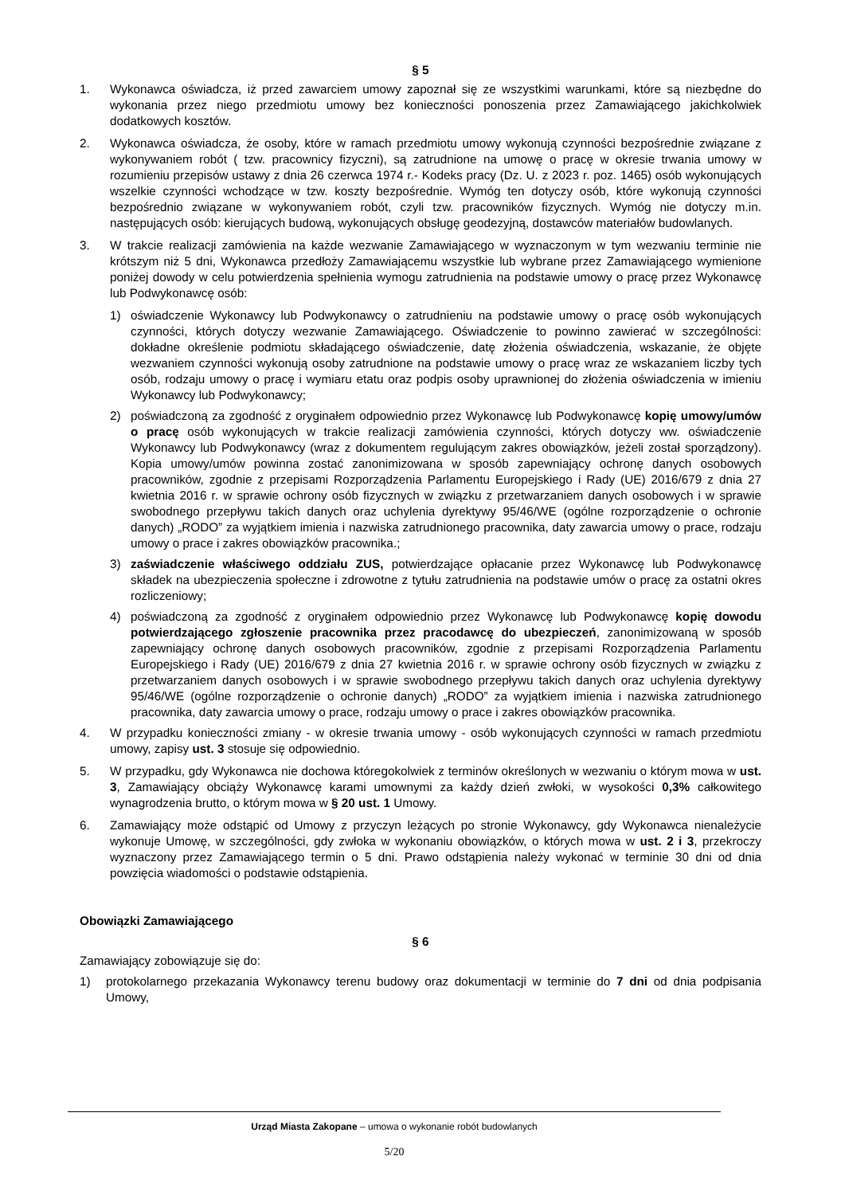§ 5
1. Wykonawca oświadcza, iż przed zawarciem umowy zapoznał się ze wszystkimi warunkami, które są niezbędne do wykonania przez niego przedmiotu umowy bez konieczności ponoszenia przez Zamawiającego jakichkolwiek dodatkowych kosztów.
2. Wykonawca oświadcza, że osoby, które w ramach przedmiotu umowy wykonują czynności bezpośrednie związane z wykonywaniem robót ( tzw. pracownicy fizyczni), są zatrudnione na umowę o pracę w okresie trwania umowy w rozumieniu przepisów ustawy z dnia 26 czerwca 1974 r.- Kodeks pracy (Dz. U. z 2023 r. poz. 1465) osób wykonujących wszelkie czynności wchodzące w tzw. koszty bezpośrednie. Wymóg ten dotyczy osób, które wykonują czynności bezpośrednio związane w wykonywaniem robót, czyli tzw. pracowników fizycznych. Wymóg nie dotyczy m.in. następujących osób: kierujących budową, wykonujących obsługę geodezyjną, dostawców materiałów budowlanych.
3. W trakcie realizacji zamówienia na każde wezwanie Zamawiającego w wyznaczonym w tym wezwaniu terminie nie krótszym niż 5 dni, Wykonawca przedłoży Zamawiającemu wszystkie lub wybrane przez Zamawiającego wymienione poniżej dowody w celu potwierdzenia spełnienia wymogu zatrudnienia na podstawie umowy o pracę przez Wykonawcę lub Podwykonawcę osób:
1) oświadczenie Wykonawcy lub Podwykonawcy o zatrudnieniu na podstawie umowy o pracę osób wykonujących czynności, których dotyczy wezwanie Zamawiającego. Oświadczenie to powinno zawierać w szczególności: dokładne określenie podmiotu składającego oświadczenie, datę złożenia oświadczenia, wskazanie, że objęte wezwaniem czynności wykonują osoby zatrudnione na podstawie umowy o pracę wraz ze wskazaniem liczby tych osób, rodzaju umowy o pracę i wymiaru etatu oraz podpis osoby uprawnionej do złożenia oświadczenia w imieniu Wykonawcy lub Podwykonawcy;
2) poświadczoną za zgodność z oryginałem odpowiednio przez Wykonawcę lub Podwykonawcę kopię umowy/umów o pracę osób wykonujących w trakcie realizacji zamówienia czynności, których dotyczy ww. oświadczenie Wykonawcy lub Podwykonawcy (wraz z dokumentem regulującym zakres obowiązków, jeżeli został sporządzony). Kopia umowy/umów powinna zostać zanonimizowana w sposób zapewniający ochronę danych osobowych pracowników, zgodnie z przepisami Rozporządzenia Parlamentu Europejskiego i Rady (UE) 2016/679 z dnia 27 kwietnia 2016 r. w sprawie ochrony osób fizycznych w związku z przetwarzaniem danych osobowych i w sprawie swobodnego przepływu takich danych oraz uchylenia dyrektywy 95/46/WE (ogólne rozporządzenie o ochronie danych) „RODO” za wyjątkiem imienia i nazwiska zatrudnionego pracownika, daty zawarcia umowy o prace, rodzaju umowy o prace i zakres obowiązków pracownika.;
3) zaświadczenie właściwego oddziału ZUS, potwierdzające opłacanie przez Wykonawcę lub Podwykonawcę składek na ubezpieczenia społeczne i zdrowotne z tytułu zatrudnienia na podstawie umów o pracę za ostatni okres rozliczeniowy;
4) poświadczoną za zgodność z oryginałem odpowiednio przez Wykonawcę lub Podwykonawcę kopię dowodu potwierdzającego zgłoszenie pracownika przez pracodawcę do ubezpieczeń, zanonimizowaną w sposób zapewniający ochronę danych osobowych pracowników, zgodnie z przepisami Rozporządzenia Parlamentu Europejskiego i Rady (UE) 2016/679 z dnia 27 kwietnia 2016 r. w sprawie ochrony osób fizycznych w związku z przetwarzaniem danych osobowych i w sprawie swobodnego przepływu takich danych oraz uchylenia dyrektywy 95/46/WE (ogólne rozporządzenie o ochronie danych) „RODO” za wyjątkiem imienia i nazwiska zatrudnionego pracownika, daty zawarcia umowy o prace, rodzaju umowy o prace i zakres obowiązków pracownika.
4. W przypadku konieczności zmiany - w okresie trwania umowy - osób wykonujących czynności w ramach przedmiotu umowy, zapisy ust. 3 stosuje się odpowiednio.
5. W przypadku, gdy Wykonawca nie dochowa któregokolwiek z terminów określonych w wezwaniu o którym mowa w ust. 3, Zamawiający obciąży Wykonawcę karami umownymi za każdy dzień zwłoki, w wysokości 0,3% całkowitego wynagrodzenia brutto, o którym mowa w § 20 ust. 1 Umowy.
6. Zamawiający może odstąpić od Umowy z przyczyn leżących po stronie Wykonawcy, gdy Wykonawca nienależycie wykonuje Umowę, w szczególności, gdy zwłoka w wykonaniu obowiązków, o których mowa w ust. 2 i 3, przekroczy wyznaczony przez Zamawiającego termin o 5 dni. Prawo odstąpienia należy wykonać w terminie 30 dni od dnia powzięcia wiadomości o podstawie odstąpienia.
Obowiązki Zamawiającego
§ 6
Zamawiający zobowiązuje się do:
1) protokolarnego przekazania Wykonawcy terenu budowy oraz dokumentacji w terminie do 7 dni od dnia podpisania Umowy,
Urząd Miasta Zakopane – umowa o wykonanie robót budowlanych
5/20